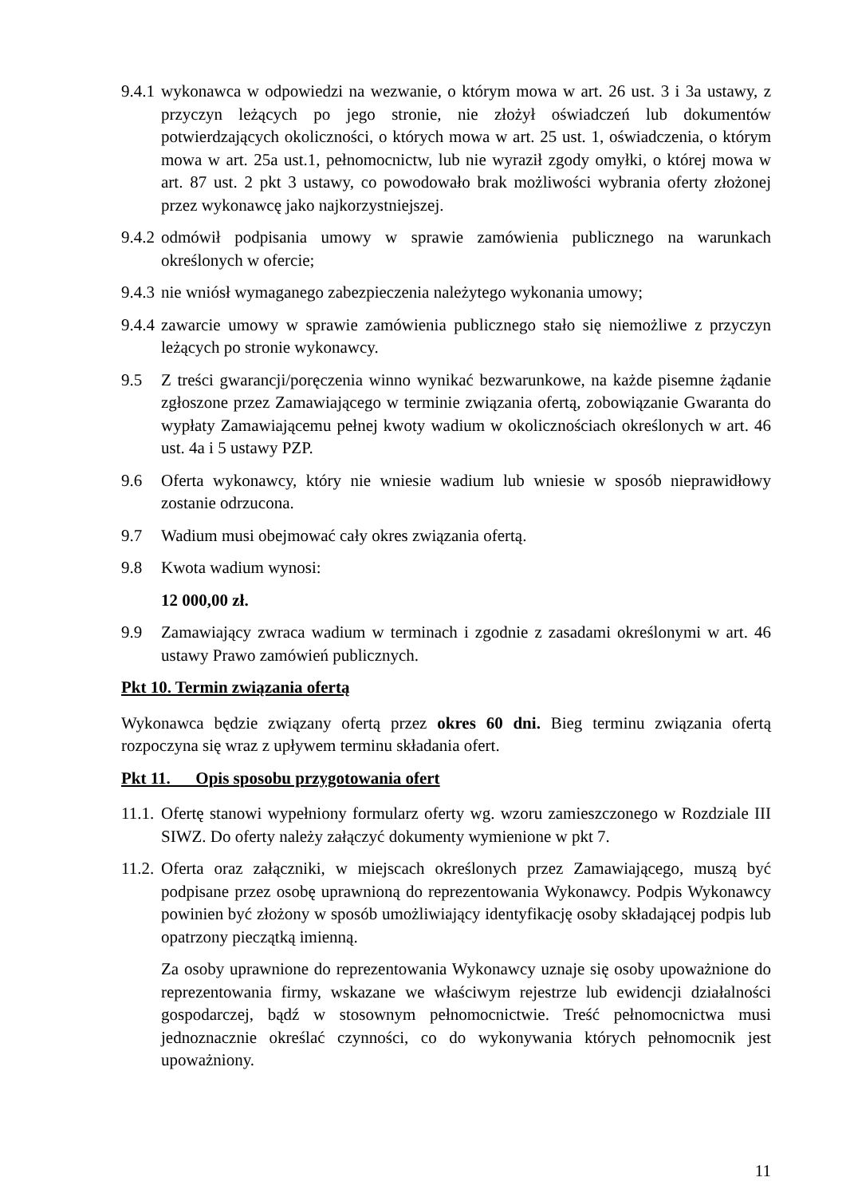9.4.1 wykonawca w odpowiedzi na wezwanie, o którym mowa w art. 26 ust. 3 i 3a ustawy, z przyczyn leżących po jego stronie, nie złożył oświadczeń lub dokumentów potwierdzających okoliczności, o których mowa w art. 25 ust. 1, oświadczenia, o którym mowa w art. 25a ust.1, pełnomocnictw, lub nie wyraził zgody omyłki, o której mowa w art. 87 ust. 2 pkt 3 ustawy, co powodowało brak możliwości wybrania oferty złożonej przez wykonawcę jako najkorzystniejszej.
9.4.2 odmówił podpisania umowy w sprawie zamówienia publicznego na warunkach określonych w ofercie;
9.4.3 nie wniósł wymaganego zabezpieczenia należytego wykonania umowy;
9.4.4 zawarcie umowy w sprawie zamówienia publicznego stało się niemożliwe z przyczyn leżących po stronie wykonawcy.
9.5 Z treści gwarancji/poręczenia winno wynikać bezwarunkowe, na każde pisemne żądanie zgłoszone przez Zamawiającego w terminie związania ofertą, zobowiązanie Gwaranta do wypłaty Zamawiającemu pełnej kwoty wadium w okolicznościach określonych w art. 46 ust. 4a i 5 ustawy PZP.
9.6 Oferta wykonawcy, który nie wniesie wadium lub wniesie w sposób nieprawidłowy zostanie odrzucona.
9.7 Wadium musi obejmować cały okres związania ofertą.
9.8 Kwota wadium wynosi:
12 000,00 zł.
9.9 Zamawiający zwraca wadium w terminach i zgodnie z zasadami określonymi w art. 46 ustawy Prawo zamówień publicznych.
Pkt 10. Termin związania ofertą
Wykonawca będzie związany ofertą przez okres 60 dni. Bieg terminu związania ofertą rozpoczyna się wraz z upływem terminu składania ofert.
Pkt 11. Opis sposobu przygotowania ofert
11.1. Ofertę stanowi wypełniony formularz oferty wg. wzoru zamieszczonego w Rozdziale III SIWZ. Do oferty należy załączyć dokumenty wymienione w pkt 7.
11.2. Oferta oraz załączniki, w miejscach określonych przez Zamawiającego, muszą być podpisane przez osobę uprawnioną do reprezentowania Wykonawcy. Podpis Wykonawcy powinien być złożony w sposób umożliwiający identyfikację osoby składającej podpis lub opatrzony pieczątką imienną.
Za osoby uprawnione do reprezentowania Wykonawcy uznaje się osoby upoważnione do reprezentowania firmy, wskazane we właściwym rejestrze lub ewidencji działalności gospodarczej, bądź w stosownym pełnomocnictwie. Treść pełnomocnictwa musi jednoznacznie określać czynności, co do wykonywania których pełnomocnik jest upoważniony.
11